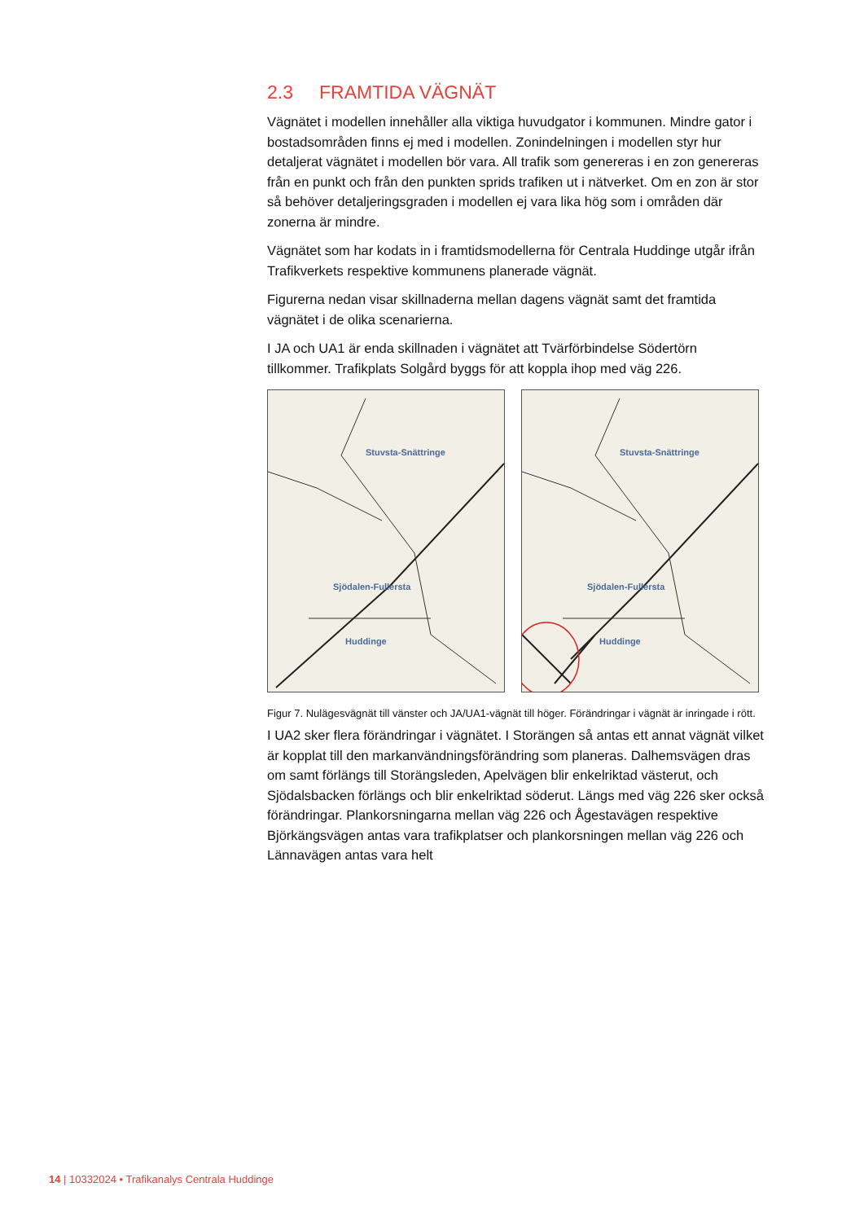2.3 FRAMTIDA VÄGNÄT
Vägnätet i modellen innehåller alla viktiga huvudgator i kommunen. Mindre gator i bostadsområden finns ej med i modellen. Zonindelningen i modellen styr hur detaljerat vägnätet i modellen bör vara. All trafik som genereras i en zon genereras från en punkt och från den punkten sprids trafiken ut i nätverket. Om en zon är stor så behöver detaljeringsgraden i modellen ej vara lika hög som i områden där zonerna är mindre.
Vägnätet som har kodats in i framtidsmodellerna för Centrala Huddinge utgår ifrån Trafikverkets respektive kommunens planerade vägnät.
Figurerna nedan visar skillnaderna mellan dagens vägnät samt det framtida vägnätet i de olika scenarierna.
I JA och UA1 är enda skillnaden i vägnätet att Tvärförbindelse Södertörn tillkommer. Trafikplats Solgård byggs för att koppla ihop med väg 226.
Stuvsta-Snättringe
Sjödalen-Fullersta
Huddinge
Stuvsta-Snättringe
Sjödalen-Fullersta
Huddinge
Figur 7. Nulägesvägnät till vänster och JA/UA1-vägnät till höger. Förändringar i vägnät är inringade i rött.
I UA2 sker flera förändringar i vägnätet. I Storängen så antas ett annat vägnät vilket är kopplat till den markanvändningsförändring som planeras. Dalhemsvägen dras om samt förlängs till Storängsleden, Apelvägen blir enkelriktad västerut, och Sjödalsbacken förlängs och blir enkelriktad söderut. Längs med väg 226 sker också förändringar. Plankorsningarna mellan väg 226 och Ågestavägen respektive Björkängsvägen antas vara trafikplatser och plankorsningen mellan väg 226 och Lännavägen antas vara helt
14 | 10332024 • Trafikanalys Centrala Huddinge